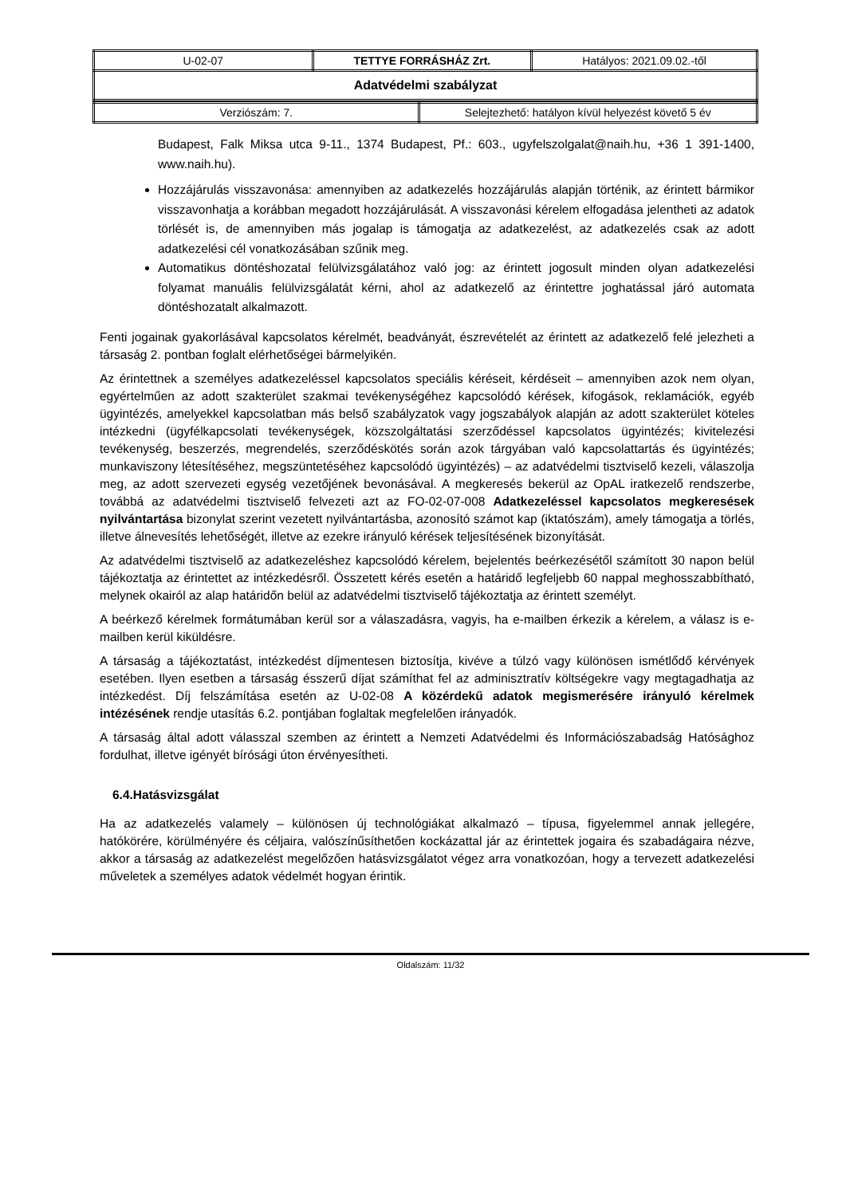| U-02-07 | TETTYE FORRÁSHÁZ Zrt. | Hatályos: 2021.09.02.-től |
| Adatvédelmi szabályzat | | |
| Verziószám: 7. | Selejtezhető: hatályon kívül helyezést követő 5 év |
Budapest, Falk Miksa utca 9-11., 1374 Budapest, Pf.: 603., ugyfelszolgalat@naih.hu, +36 1 391-1400, www.naih.hu).
Hozzájárulás visszavonása: amennyiben az adatkezelés hozzájárulás alapján történik, az érintett bármikor visszavonhatja a korábban megadott hozzájárulását. A visszavonási kérelem elfogadása jelentheti az adatok törlését is, de amennyiben más jogalap is támogatja az adatkezelést, az adatkezelés csak az adott adatkezelési cél vonatkozásában szűnik meg.
Automatikus döntéshozatal felülvizsgálatához való jog: az érintett jogosult minden olyan adatkezelési folyamat manuális felülvizsgálatát kérni, ahol az adatkezelő az érintettre joghatással járó automata döntéshozatalt alkalmazott.
Fenti jogainak gyakorlásával kapcsolatos kérelmét, beadványát, észrevételét az érintett az adatkezelő felé jelezheti a társaság 2. pontban foglalt elérhetőségei bármelyikén.
Az érintettnek a személyes adatkezeléssel kapcsolatos speciális kéréseit, kérdéseit – amennyiben azok nem olyan, egyértelműen az adott szakterület szakmai tevékenységéhez kapcsolódó kérések, kifogások, reklamációk, egyéb ügyintézés, amelyekkel kapcsolatban más belső szabályzatok vagy jogszabályok alapján az adott szakterület köteles intézkedni (ügyfélkapcsolati tevékenységek, közszolgáltatási szerződéssel kapcsolatos ügyintézés; kivitelezési tevékenység, beszerzés, megrendelés, szerződéskötés során azok tárgyában való kapcsolattartás és ügyintézés; munkaviszony létesítéséhez, megszüntetéséhez kapcsolódó ügyintézés) – az adatvédelmi tisztviselő kezeli, válaszolja meg, az adott szervezeti egység vezetőjének bevonásával. A megkeresés bekerül az OpAL iratkezelő rendszerbe, továbbá az adatvédelmi tisztviselő felvezeti azt az FO-02-07-008 Adatkezeléssel kapcsolatos megkeresések nyilvántartása bizonylat szerint vezetett nyilvántartásba, azonosító számot kap (iktatószám), amely támogatja a törlés, illetve álnevesítés lehetőségét, illetve az ezekre irányuló kérések teljesítésének bizonyítását.
Az adatvédelmi tisztviselő az adatkezeléshez kapcsolódó kérelem, bejelentés beérkezésétől számított 30 napon belül tájékoztatja az érintettet az intézkedésről. Összetett kérés esetén a határidő legfeljebb 60 nappal meghosszabbítható, melynek okairól az alap határidőn belül az adatvédelmi tisztviselő tájékoztatja az érintett személyt.
A beérkező kérelmek formátumában kerül sor a válaszadásra, vagyis, ha e-mailben érkezik a kérelem, a válasz is e-mailben kerül kiküldésre.
A társaság a tájékoztatást, intézkedést díjmentesen biztosítja, kivéve a túlzó vagy különösen ismétlődő kérvények esetében. Ilyen esetben a társaság ésszerű díjat számíthat fel az adminisztratív költségekre vagy megtagadhatja az intézkedést. Díj felszámítása esetén az U-02-08 A közérdekű adatok megismerésére irányuló kérelmek intézésének rendje utasítás 6.2. pontjában foglaltak megfelelően irányadók.
A társaság által adott válasszal szemben az érintett a Nemzeti Adatvédelmi és Információszabadság Hatósághoz fordulhat, illetve igényét bírósági úton érvényesítheti.
6.4.Hatásvizsgálat
Ha az adatkezelés valamely – különösen új technológiákat alkalmazó – típusa, figyelemmel annak jellegére, hatókörére, körülményére és céljaira, valószínűsíthetően kockázattal jár az érintettek jogaira és szabadágaira nézve, akkor a társaság az adatkezelést megelőzően hatásvizsgálatot végez arra vonatkozóan, hogy a tervezett adatkezelési műveletek a személyes adatok védelmét hogyan érintik.
Oldalszám: 11/32